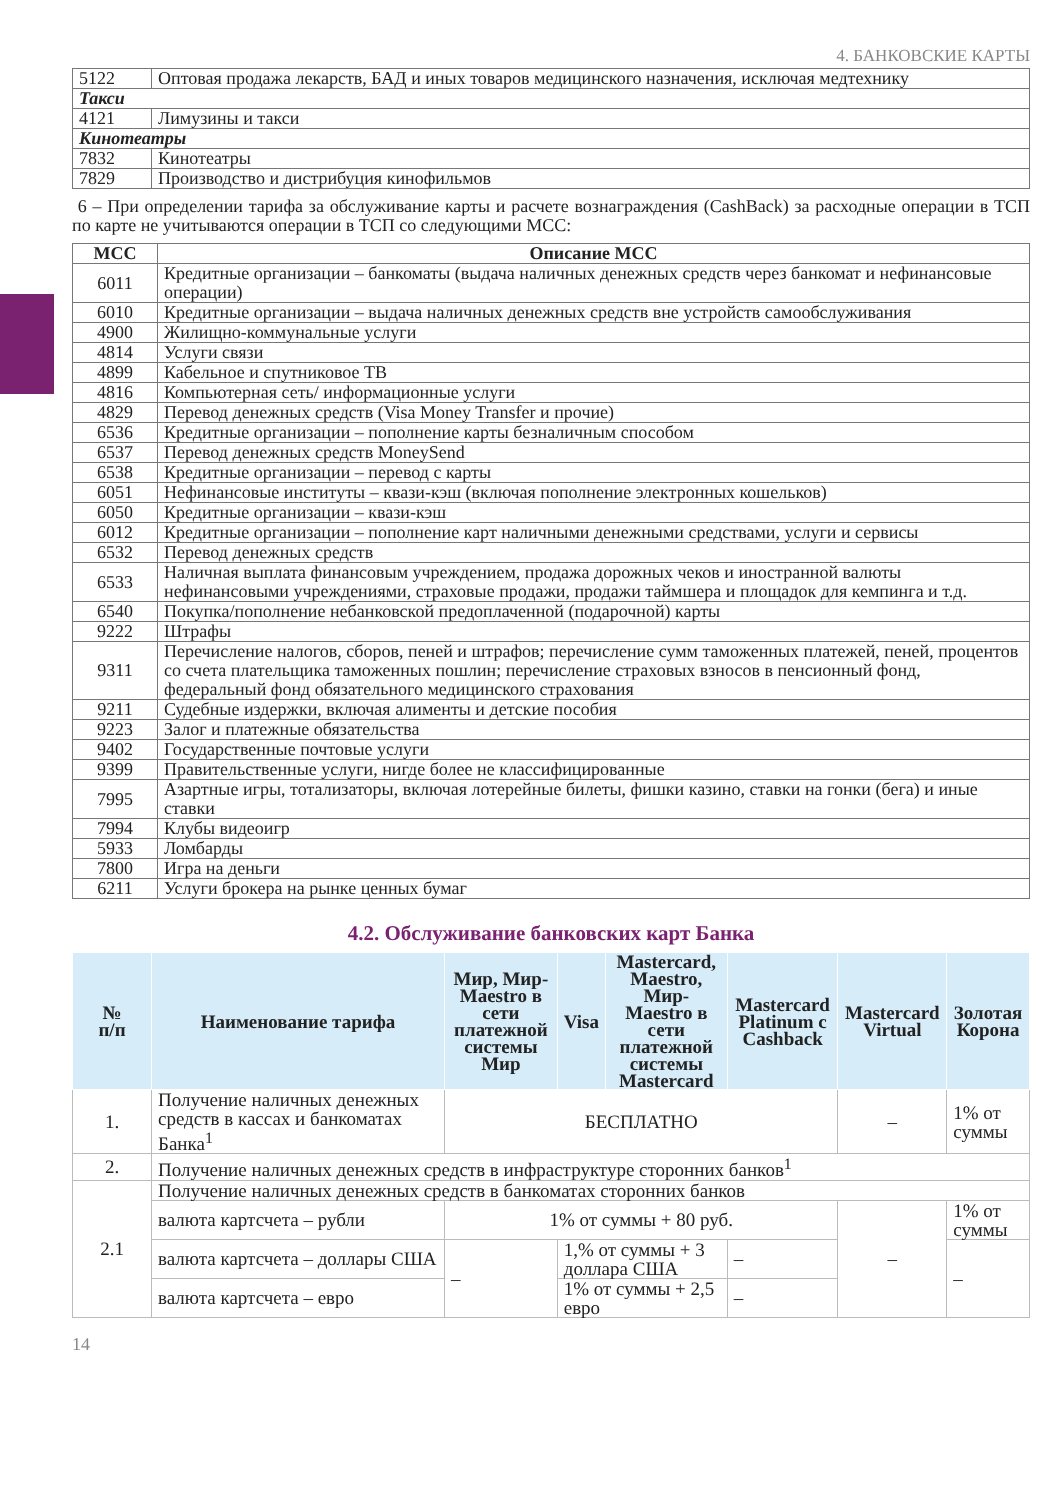4. БАНКОВСКИЕ КАРТЫ
| 5122 | Оптовая продажа лекарств, БАД и иных товаров медицинского назначения, исключая медтехнику |
| Такси | |
| 4121 | Лимузины и такси |
| Кинотеатры | |
| 7832 | Кинотеатры |
| 7829 | Производство и дистрибуция кинофильмов |
6 – При определении тарифа за обслуживание карты и расчете вознаграждения (CashBack) за расходные операции в ТСП по карте не учитываются операции в ТСП со следующими МСС:
| МСС | Описание МСС |
| --- | --- |
| 6011 | Кредитные организации – банкоматы (выдача наличных денежных средств через банкомат и нефинансовые операции) |
| 6010 | Кредитные организации – выдача наличных денежных средств вне устройств самообслуживания |
| 4900 | Жилищно-коммунальные услуги |
| 4814 | Услуги связи |
| 4899 | Кабельное и спутниковое ТВ |
| 4816 | Компьютерная сеть/ информационные услуги |
| 4829 | Перевод денежных средств (Visa Money Transfer и прочие) |
| 6536 | Кредитные организации – пополнение карты безналичным способом |
| 6537 | Перевод денежных средств MoneySend |
| 6538 | Кредитные организации – перевод с карты |
| 6051 | Нефинансовые институты – квази-кэш (включая пополнение электронных кошельков) |
| 6050 | Кредитные организации – квази-кэш |
| 6012 | Кредитные организации – пополнение карт наличными денежными средствами, услуги и сервисы |
| 6532 | Перевод денежных средств |
| 6533 | Наличная выплата финансовым учреждением, продажа дорожных чеков и иностранной валюты нефинансовыми учреждениями, страховые продажи, продажи таймшера и площадок для кемпинга и т.д. |
| 6540 | Покупка/пополнение небанковской предоплаченной (подарочной) карты |
| 9222 | Штрафы |
| 9311 | Перечисление налогов, сборов, пеней и штрафов; перечисление сумм таможенных платежей, пеней, процентов со счета плательщика таможенных пошлин; перечисление страховых взносов в пенсионный фонд, федеральный фонд обязательного медицинского страхования |
| 9211 | Судебные издержки, включая алименты и детские пособия |
| 9223 | Залог и платежные обязательства |
| 9402 | Государственные почтовые услуги |
| 9399 | Правительственные услуги, нигде более не классифицированные |
| 7995 | Азартные игры, тотализаторы, включая лотерейные билеты, фишки казино, ставки на гонки (бега) и иные ставки |
| 7994 | Клубы видеоигр |
| 5933 | Ломбарды |
| 7800 | Игра на деньги |
| 6211 | Услуги брокера на рынке ценных бумаг |
4.2. Обслуживание банковских карт Банка
| № п/п | Наименование тарифа | Мир, Мир-Maestro в сети платежной системы Мир | Visa | Mastercard, Maestro, Мир-Maestro в сети платежной системы Mastercard | Mastercard Platinum с Cashback | Mastercard Virtual | Золотая Корона |
| --- | --- | --- | --- | --- | --- | --- | --- |
| 1. | Получение наличных денежных средств в кассах и банкоматах Банка<sup>1</sup> | БЕСПЛАТНО | | | | – | 1% от суммы |
| 2. | Получение наличных денежных средств в инфраструктуре сторонних банков<sup>1</sup> | | | | | | |
| 2.1 | Получение наличных денежных средств в банкоматах сторонних банков | | | | | | |
| | валюта картсчета – рубли | 1% от суммы + 80 руб. | | | | – | 1% от суммы |
| | валюта картсчета – доллары США | – | 1,% от суммы + 3 доллара США | | – | | – |
| | валюта картсчета – евро | | 1% от суммы + 2,5 евро | | – | | |
14